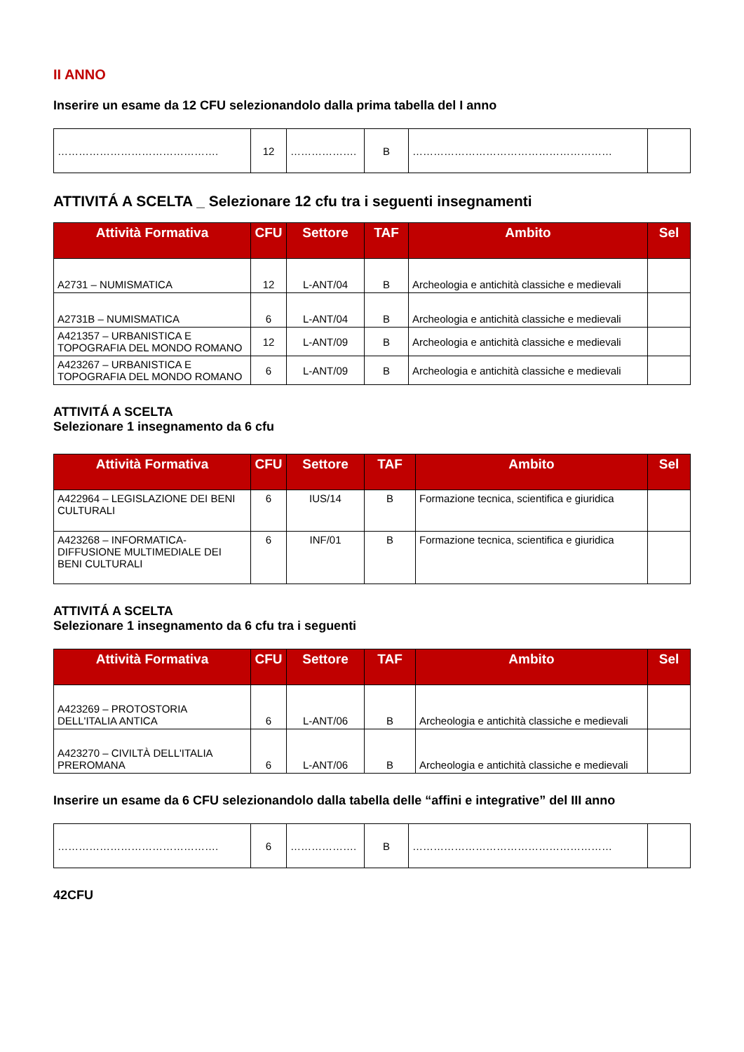II ANNO
Inserire un esame da 12 CFU selezionandolo dalla prima tabella del I anno
| ………………………………………. | 12 | ………………. | B | ………………………………………………… | |
ATTIVITÁ A SCELTA _ Selezionare 12 cfu tra i seguenti insegnamenti
| Attività Formativa | CFU | Settore | TAF | Ambito | Sel |
| --- | --- | --- | --- | --- | --- |
| A2731 – NUMISMATICA | 12 | L-ANT/04 | B | Archeologia e antichità classiche e medievali | |
| A2731B – NUMISMATICA | 6 | L-ANT/04 | B | Archeologia e antichità classiche e medievali | |
| A421357 – URBANISTICA E TOPOGRAFIA DEL MONDO ROMANO | 12 | L-ANT/09 | B | Archeologia e antichità classiche e medievali | |
| A423267 – URBANISTICA E TOPOGRAFIA DEL MONDO ROMANO | 6 | L-ANT/09 | B | Archeologia e antichità classiche e medievali | |
ATTIVITÁ A SCELTA
Selezionare 1 insegnamento da 6 cfu
| Attività Formativa | CFU | Settore | TAF | Ambito | Sel |
| --- | --- | --- | --- | --- | --- |
| A422964 – LEGISLAZIONE DEI BENI CULTURALI | 6 | IUS/14 | B | Formazione tecnica, scientifica e giuridica | |
| A423268 – INFORMATICA-DIFFUSIONE MULTIMEDIALE DEI BENI CULTURALI | 6 | INF/01 | B | Formazione tecnica, scientifica e giuridica | |
ATTIVITÁ A SCELTA
Selezionare 1 insegnamento da 6 cfu tra i seguenti
| Attività Formativa | CFU | Settore | TAF | Ambito | Sel |
| --- | --- | --- | --- | --- | --- |
| A423269 – PROTOSTORIA DELL'ITALIA ANTICA | 6 | L-ANT/06 | B | Archeologia e antichità classiche e medievali | |
| A423270 – CIVILTÀ DELL'ITALIA PREROMANA | 6 | L-ANT/06 | B | Archeologia e antichità classiche e medievali | |
Inserire un esame da 6 CFU selezionandolo dalla tabella delle “affini e integrative” del III anno
| ………………………………………. | 6 | ………………. | B | ………………………………………………… | |
42CFU